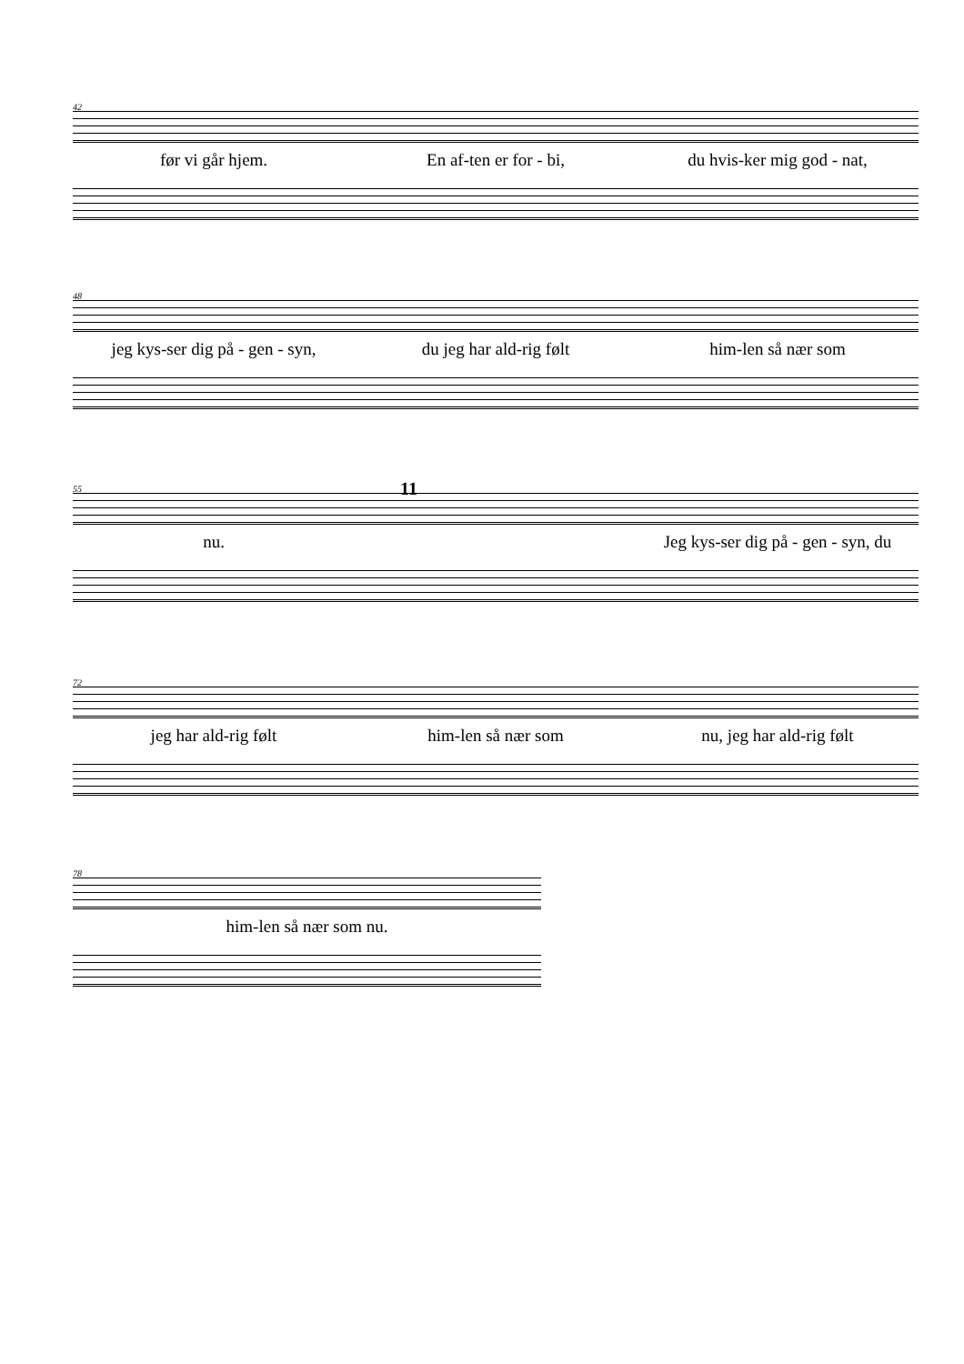42
før vi går hjem. En af-ten er for - bi, du hvis-ker mig god - nat,
48
jeg kys-ser dig på - gen - syn, du jeg har ald-rig følt him-len så nær som
55
11
nu. Jeg kys-ser dig på - gen - syn, du
72
jeg har ald-rig følt him-len så nær som nu, jeg har ald-rig følt
78
him-len så nær som nu.